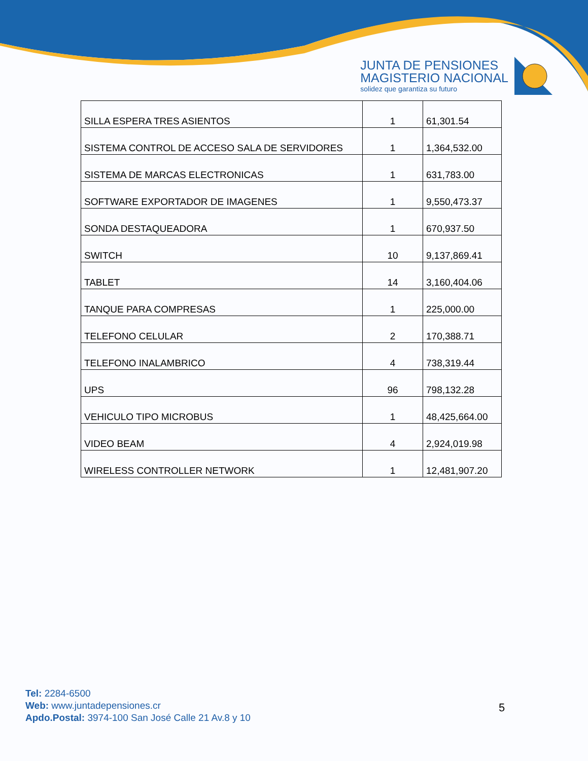JUNTA DE PENSIONES
MAGISTERIO NACIONAL
solidez que garantiza su futuro
| SILLA ESPERA TRES ASIENTOS | 1 | 61,301.54 |
| SISTEMA CONTROL DE ACCESO SALA DE SERVIDORES | 1 | 1,364,532.00 |
| SISTEMA DE MARCAS ELECTRONICAS | 1 | 631,783.00 |
| SOFTWARE EXPORTADOR DE IMAGENES | 1 | 9,550,473.37 |
| SONDA DESTAQUEADORA | 1 | 670,937.50 |
| SWITCH | 10 | 9,137,869.41 |
| TABLET | 14 | 3,160,404.06 |
| TANQUE PARA COMPRESAS | 1 | 225,000.00 |
| TELEFONO CELULAR | 2 | 170,388.71 |
| TELEFONO INALAMBRICO | 4 | 738,319.44 |
| UPS | 96 | 798,132.28 |
| VEHICULO TIPO MICROBUS | 1 | 48,425,664.00 |
| VIDEO BEAM | 4 | 2,924,019.98 |
| WIRELESS CONTROLLER NETWORK | 1 | 12,481,907.20 |
Tel: 2284-6500
Web: www.juntadepensiones.cr
Apdo.Postal: 3974-100 San José Calle 21 Av.8 y 10
5